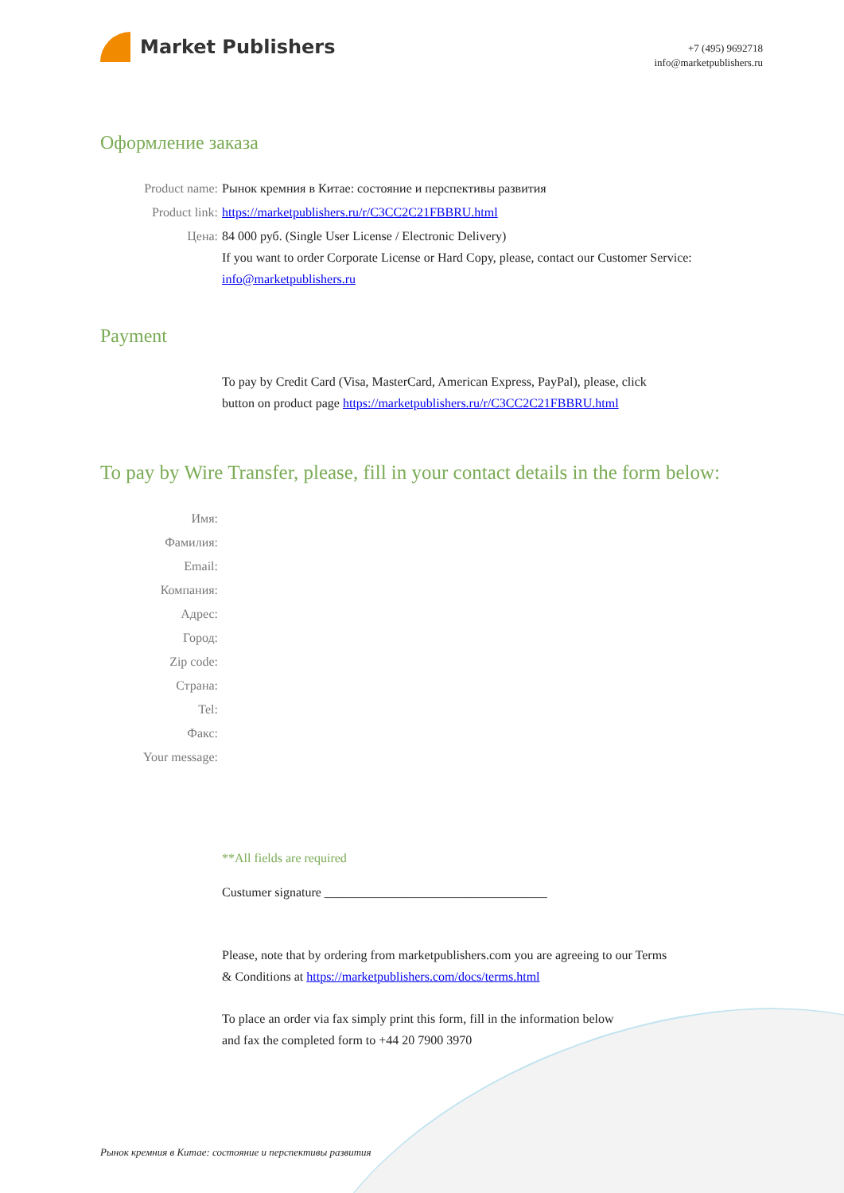Market Publishers
+7 (495) 9692718
info@marketpublishers.ru
Оформление заказа
Product name: Рынок кремния в Китае: состояние и перспективы развития
Product link: https://marketpublishers.ru/r/C3CC2C21FBBRU.html
Цена: 84 000 руб. (Single User License / Electronic Delivery)
If you want to order Corporate License or Hard Copy, please, contact our Customer Service:
info@marketpublishers.ru
Payment
To pay by Credit Card (Visa, MasterCard, American Express, PayPal), please, click
button on product page https://marketpublishers.ru/r/C3CC2C21FBBRU.html
To pay by Wire Transfer, please, fill in your contact details in the form below:
Имя:
Фамилия:
Email:
Компания:
Адрес:
Город:
Zip code:
Страна:
Tel:
Факс:
Your message:
**All fields are required
Custumer signature ___________________________________
Please, note that by ordering from marketpublishers.com you are agreeing to our Terms
& Conditions at https://marketpublishers.com/docs/terms.html
To place an order via fax simply print this form, fill in the information below
and fax the completed form to +44 20 7900 3970
Рынок кремния в Китае: состояние и перспективы развития